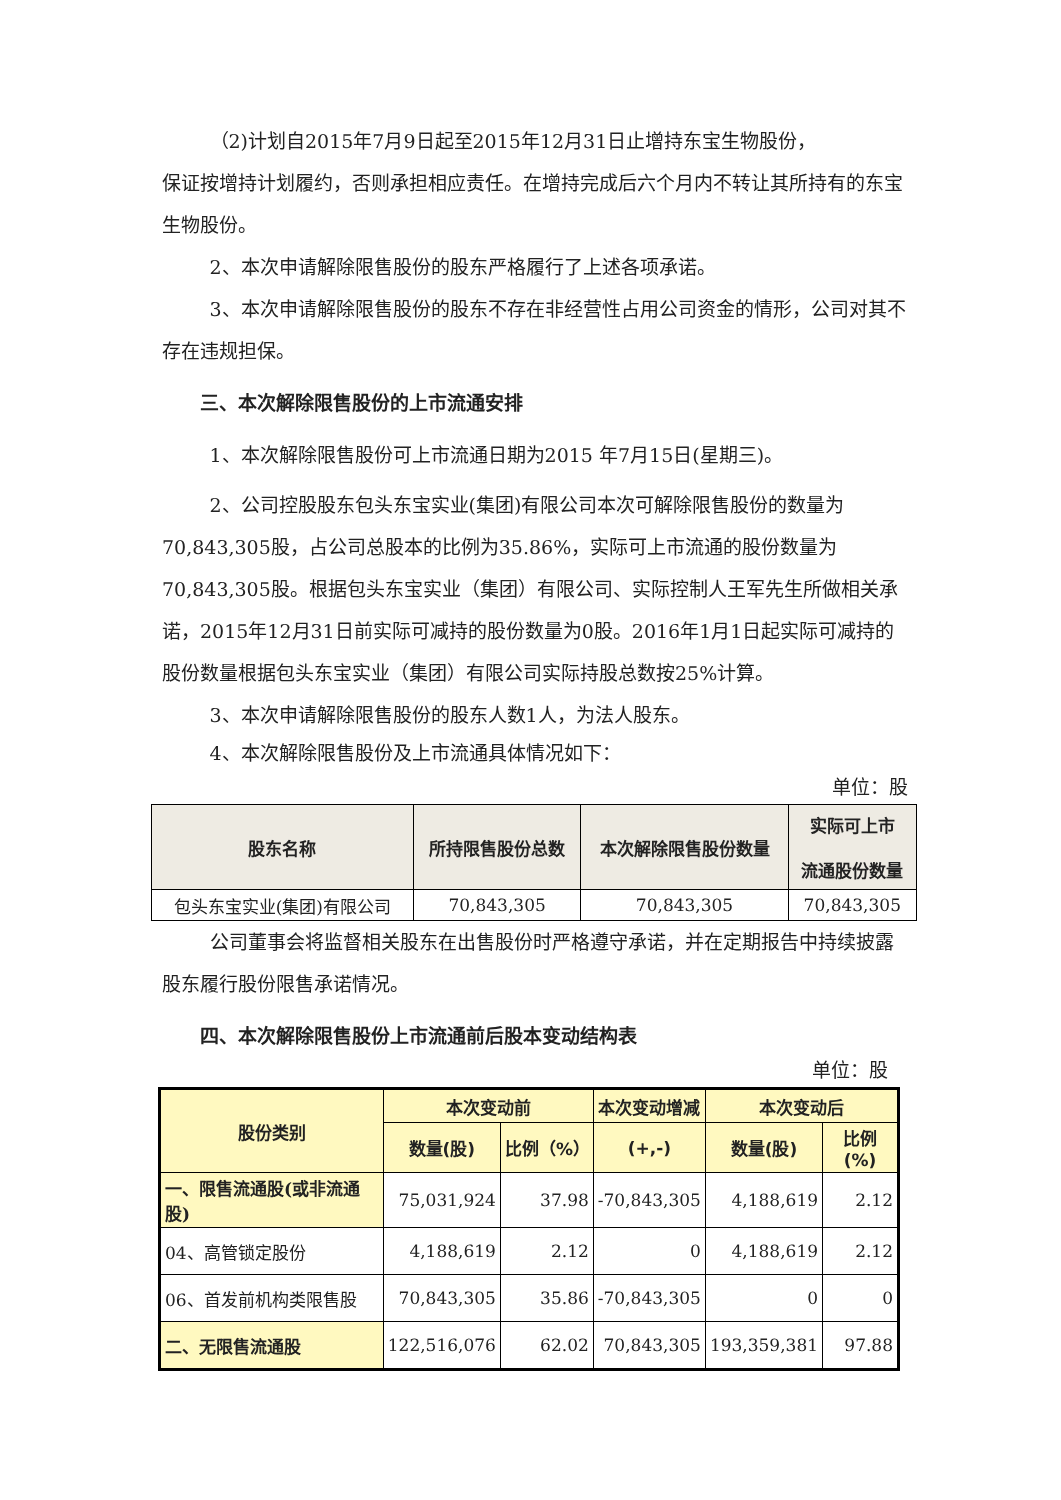（2)计划自2015年7月9日起至2015年12月31日止增持东宝生物股份，
保证按增持计划履约，否则承担相应责任。在增持完成后六个月内不转让其所持有的东宝生物股份。
2、本次申请解除限售股份的股东严格履行了上述各项承诺。
3、本次申请解除限售股份的股东不存在非经营性占用公司资金的情形，公司对其不存在违规担保。
三、本次解除限售股份的上市流通安排
1、本次解除限售股份可上市流通日期为2015 年7月15日(星期三)。
2、公司控股股东包头东宝实业(集团)有限公司本次可解除限售股份的数量为70,843,305股，占公司总股本的比例为35.86%，实际可上市流通的股份数量为70,843,305股。根据包头东宝实业（集团）有限公司、实际控制人王军先生所做相关承诺，2015年12月31日前实际可减持的股份数量为0股。2016年1月1日起实际可减持的股份数量根据包头东宝实业（集团）有限公司实际持股总数按25%计算。
3、本次申请解除限售股份的股东人数1人，为法人股东。
4、本次解除限售股份及上市流通具体情况如下：
单位：股
| 股东名称 | 所持限售股份总数 | 本次解除限售股份数量 | 实际可上市 流通股份数量 |
| --- | --- | --- | --- |
| 包头东宝实业(集团)有限公司 | 70,843,305 | 70,843,305 | 70,843,305 |
公司董事会将监督相关股东在出售股份时严格遵守承诺，并在定期报告中持续披露股东履行股份限售承诺情况。
四、本次解除限售股份上市流通前后股本变动结构表
单位：股
| 股份类别 | 本次变动前 | | 本次变动增减 | 本次变动后 | |
| --- | --- | --- | --- | --- | --- |
| | 数量(股) | 比例（%） | (+,-) | 数量(股) | 比例(%) |
| 一、限售流通股(或非流通股) | 75,031,924 | 37.98 | -70,843,305 | 4,188,619 | 2.12 |
| 04、高管锁定股份 | 4,188,619 | 2.12 | 0 | 4,188,619 | 2.12 |
| 06、首发前机构类限售股 | 70,843,305 | 35.86 | -70,843,305 | 0 | 0 |
| 二、无限售流通股 | 122,516,076 | 62.02 | 70,843,305 | 193,359,381 | 97.88 |